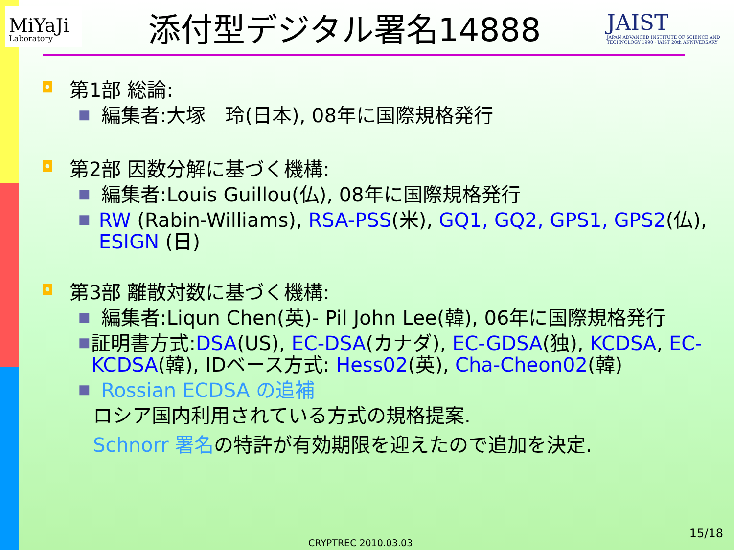MiYaJi
Laboratory
添付型デジタル署名14888
JAIST
JAPAN ADVANCED INSTITUTE OF SCIENCE AND TECHNOLOGY 1990 · JAIST 20th ANNIVERSARY
◘ 第1部 総論:
■ 編集者:大塚　玲(日本), 08年に国際規格発行
◘ 第2部 因数分解に基づく機構:
■ 編集者:Louis Guillou(仏), 08年に国際規格発行
■ RW (Rabin-Williams), RSA-PSS(米), GQ1, GQ2, GPS1, GPS2(仏), ESIGN (日)
◘ 第3部 離散対数に基づく機構:
■ 編集者:Liqun Chen(英)- Pil John Lee(韓), 06年に国際規格発行
■ 証明書方式:DSA(US), EC-DSA(カナダ), EC-GDSA(独), KCDSA, EC-KCDSA(韓), IDベース方式: Hess02(英), Cha-Cheon02(韓)
■ Rossian ECDSA の追補
ロシア国内利用されている方式の規格提案.
Schnorr 署名の特許が有効期限を迎えたので追加を決定.
CRYPTREC 2010.03.03
15/18